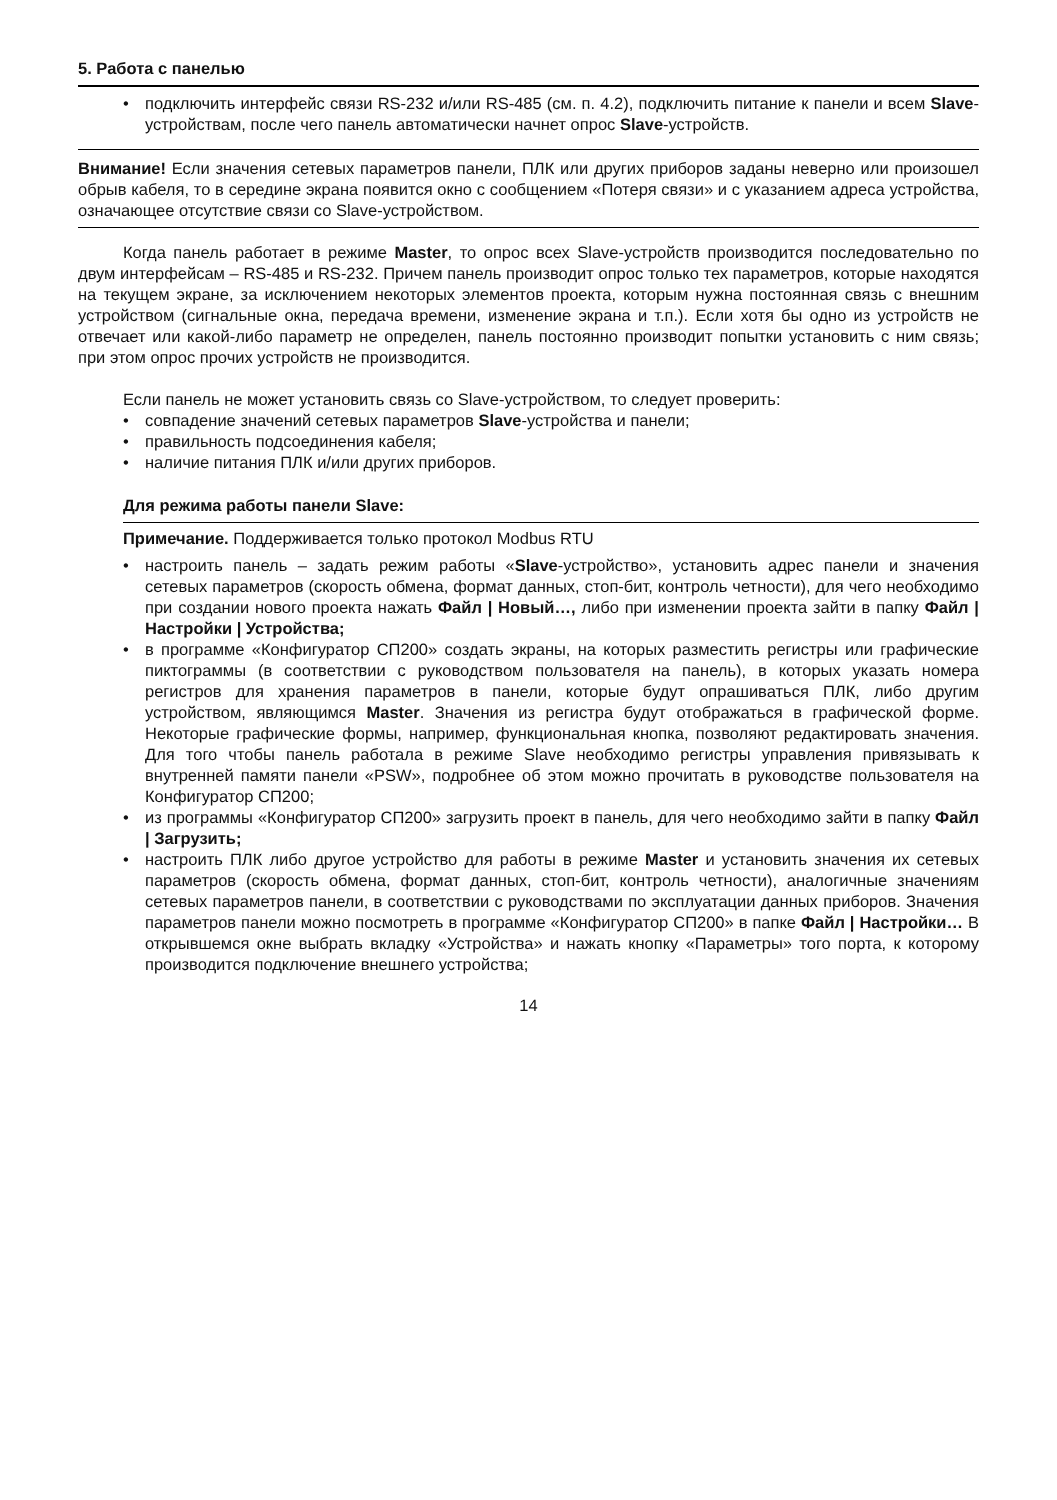5. Работа с панелью
• подключить интерфейс связи RS-232 и/или RS-485 (см. п. 4.2), подключить питание к панели и всем Slave-устройствам, после чего панель автоматически начнет опрос Slave-устройств.
Внимание! Если значения сетевых параметров панели, ПЛК или других приборов заданы неверно или произошел обрыв кабеля, то в середине экрана появится окно с сообщением «Потеря связи» и с указанием адреса устройства, означающее отсутствие связи со Slave-устройством.
Когда панель работает в режиме Master, то опрос всех Slave-устройств производится последовательно по двум интерфейсам – RS-485 и RS-232. Причем панель производит опрос только тех параметров, которые находятся на текущем экране, за исключением некоторых элементов проекта, которым нужна постоянная связь с внешним устройством (сигнальные окна, передача времени, изменение экрана и т.п.). Если хотя бы одно из устройств не отвечает или какой-либо параметр не определен, панель постоянно производит попытки установить с ним связь; при этом опрос прочих устройств не производится.
Если панель не может установить связь со Slave-устройством, то следует проверить:
• совпадение значений сетевых параметров Slave-устройства и панели;
• правильность подсоединения кабеля;
• наличие питания ПЛК и/или других приборов.
Для режима работы панели Slave:
Примечание. Поддерживается только протокол Modbus RTU
• настроить панель – задать режим работы «Slave-устройство», установить адрес панели и значения сетевых параметров (скорость обмена, формат данных, стоп-бит, контроль четности), для чего необходимо при создании нового проекта нажать Файл | Новый…, либо при изменении проекта зайти в папку Файл | Настройки | Устройства;
• в программе «Конфигуратор СП200» создать экраны, на которых разместить регистры или графические пиктограммы (в соответствии с руководством пользователя на панель), в которых указать номера регистров для хранения параметров в панели, которые будут опрашиваться ПЛК, либо другим устройством, являющимся Master. Значения из регистра будут отображаться в графической форме. Некоторые графические формы, например, функциональная кнопка, позволяют редактировать значения. Для того чтобы панель работала в режиме Slave необходимо регистры управления привязывать к внутренней памяти панели «PSW», подробнее об этом можно прочитать в руководстве пользователя на Конфигуратор СП200;
• из программы «Конфигуратор СП200» загрузить проект в панель, для чего необходимо зайти в папку Файл | Загрузить;
• настроить ПЛК либо другое устройство для работы в режиме Master и установить значения их сетевых параметров (скорость обмена, формат данных, стоп-бит, контроль четности), аналогичные значениям сетевых параметров панели, в соответствии с руководствами по эксплуатации данных приборов. Значения параметров панели можно посмотреть в программе «Конфигуратор СП200» в папке Файл | Настройки… В открывшемся окне выбрать вкладку «Устройства» и нажать кнопку «Параметры» того порта, к которому производится подключение внешнего устройства;
14